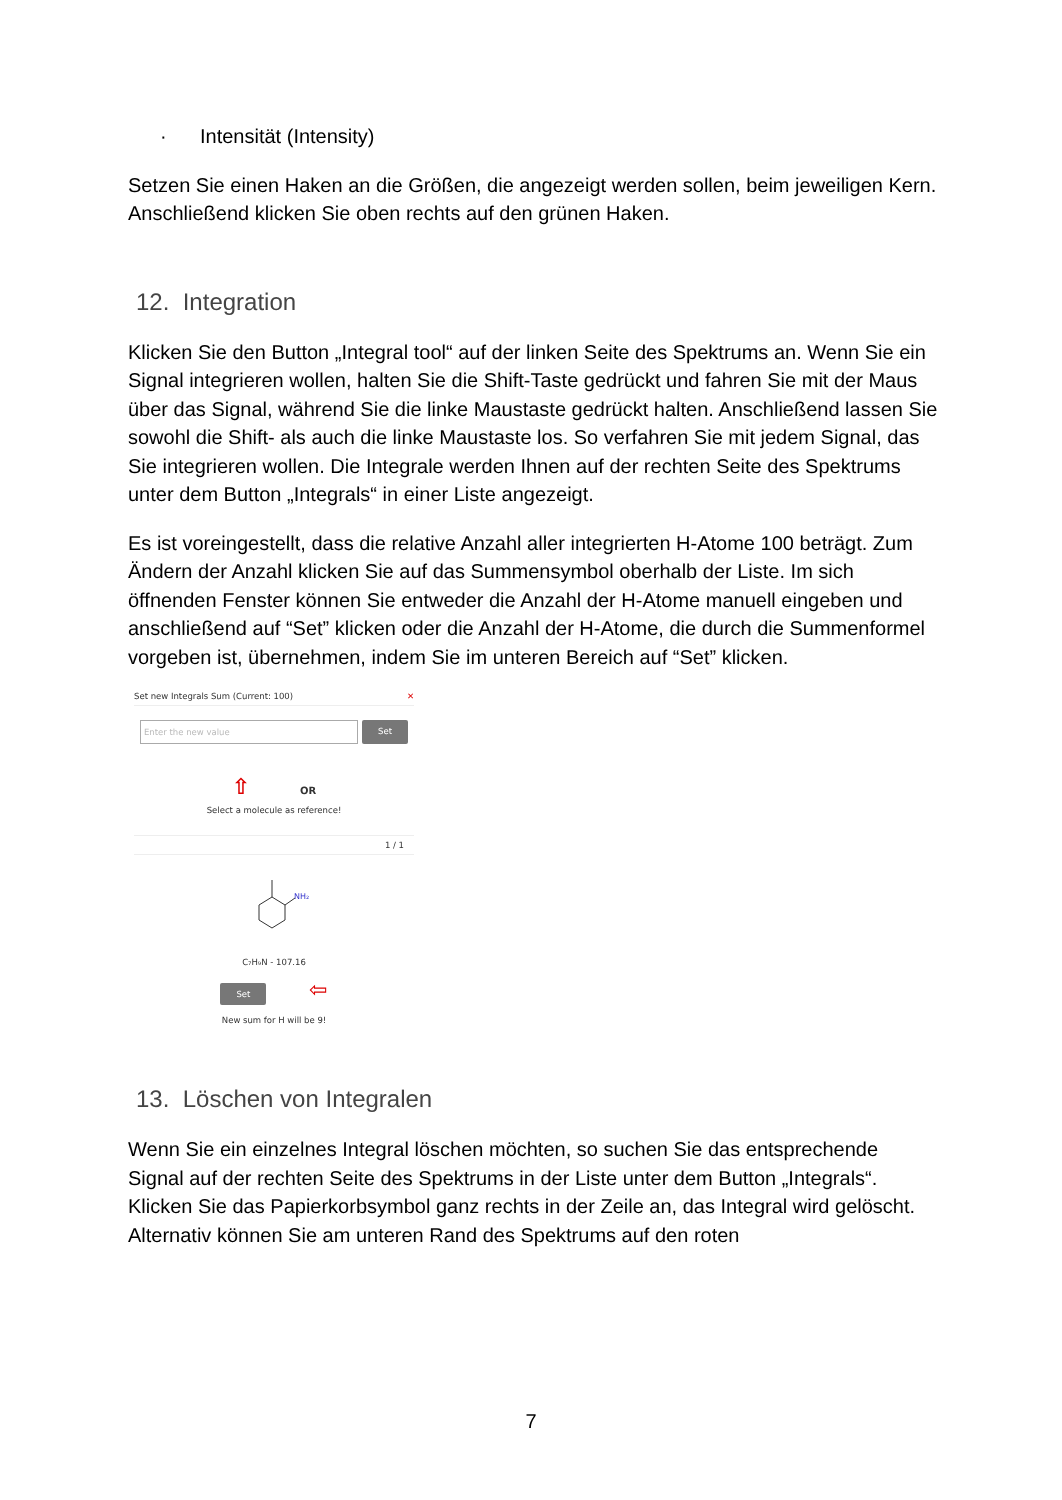· Intensität (Intensity)
Setzen Sie einen Haken an die Größen, die angezeigt werden sollen, beim jeweiligen Kern. Anschließend klicken Sie oben rechts auf den grünen Haken.
12. Integration
Klicken Sie den Button „Integral tool“ auf der linken Seite des Spektrums an. Wenn Sie ein Signal integrieren wollen, halten Sie die Shift-Taste gedrückt und fahren Sie mit der Maus über das Signal, während Sie die linke Maustaste gedrückt halten. Anschließend lassen Sie sowohl die Shift- als auch die linke Maustaste los. So verfahren Sie mit jedem Signal, das Sie integrieren wollen. Die Integrale werden Ihnen auf der rechten Seite des Spektrums unter dem Button „Integrals“ in einer Liste angezeigt.
Es ist voreingestellt, dass die relative Anzahl aller integrierten H-Atome 100 beträgt. Zum Ändern der Anzahl klicken Sie auf das Summensymbol oberhalb der Liste. Im sich öffnenden Fenster können Sie entweder die Anzahl der H-Atome manuell eingeben und anschließend auf “Set” klicken oder die Anzahl der H-Atome, die durch die Summenformel vorgeben ist, übernehmen, indem Sie im unteren Bereich auf “Set” klicken.
Set new Integrals Sum (Current: 100) ✕
Enter the new value Set
⇧ OR
Select a molecule as reference!
1 / 1
NH₂
C₇H₉N - 107.16
Set ⇦
New sum for H will be 9!
13. Löschen von Integralen
Wenn Sie ein einzelnes Integral löschen möchten, so suchen Sie das entsprechende Signal auf der rechten Seite des Spektrums in der Liste unter dem Button „Integrals“. Klicken Sie das Papierkorbsymbol ganz rechts in der Zeile an, das Integral wird gelöscht. Alternativ können Sie am unteren Rand des Spektrums auf den roten
7